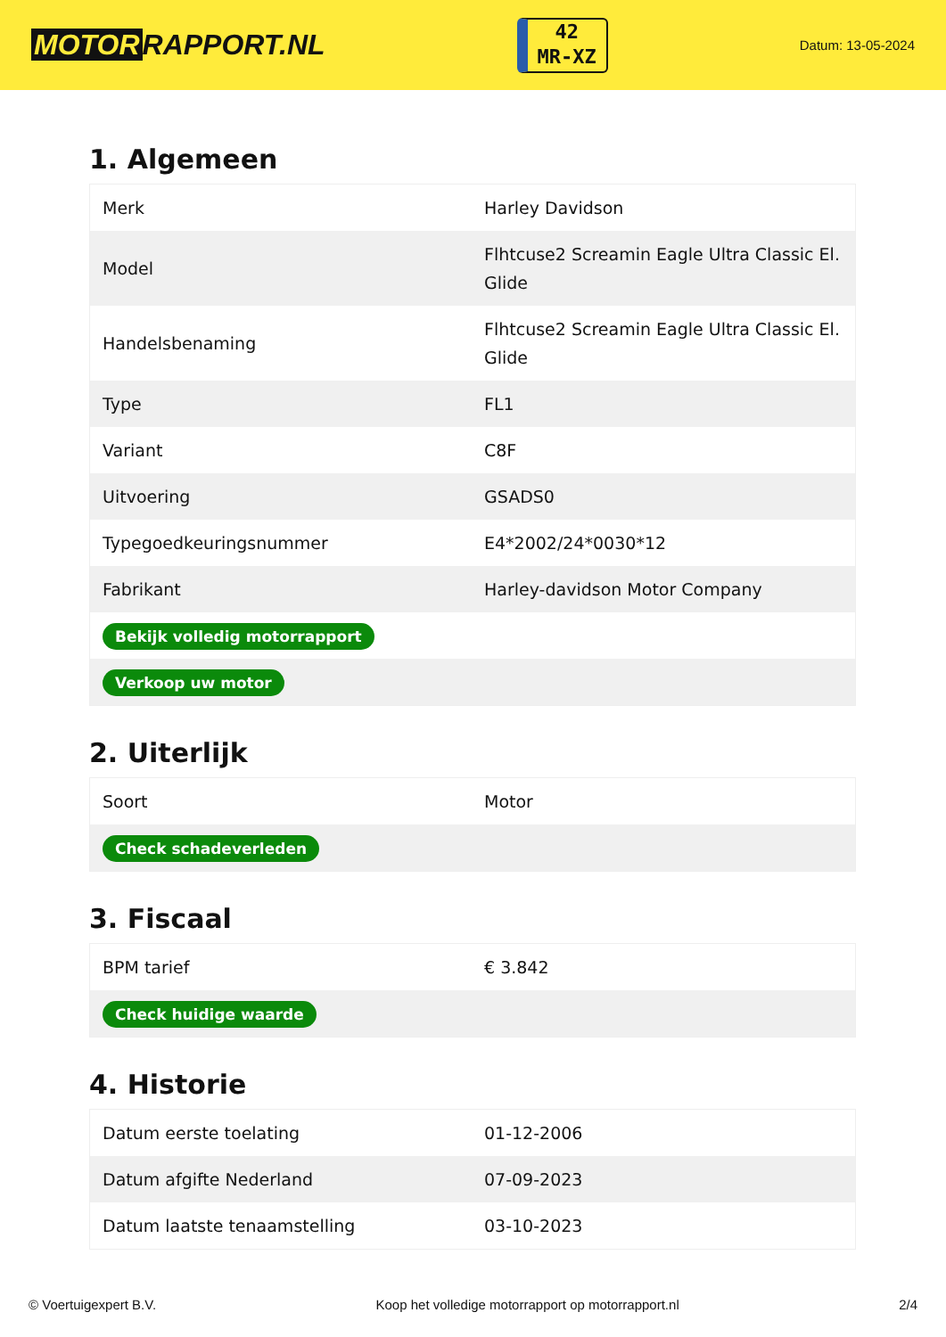MOTOR RAPPORT.NL
42
MR-XZ
Datum: 13-05-2024
1. Algemeen
| Merk | Harley Davidson |
| Model | Flhtcuse2 Screamin Eagle Ultra Classic El. Glide |
| Handelsbenaming | Flhtcuse2 Screamin Eagle Ultra Classic El. Glide |
| Type | FL1 |
| Variant | C8F |
| Uitvoering | GSADS0 |
| Typegoedkeuringsnummer | E4*2002/24*0030*12 |
| Fabrikant | Harley-davidson Motor Company |
| Bekijk volledig motorrapport | |
| Verkoop uw motor | |
2. Uiterlijk
| Soort | Motor |
| Check schadeverleden | |
3. Fiscaal
| BPM tarief | € 3.842 |
| Check huidige waarde | |
4. Historie
| Datum eerste toelating | 01-12-2006 |
| Datum afgifte Nederland | 07-09-2023 |
| Datum laatste tenaamstelling | 03-10-2023 |
© Voertuigexpert B.V. Koop het volledige motorrapport op motorrapport.nl 2/4